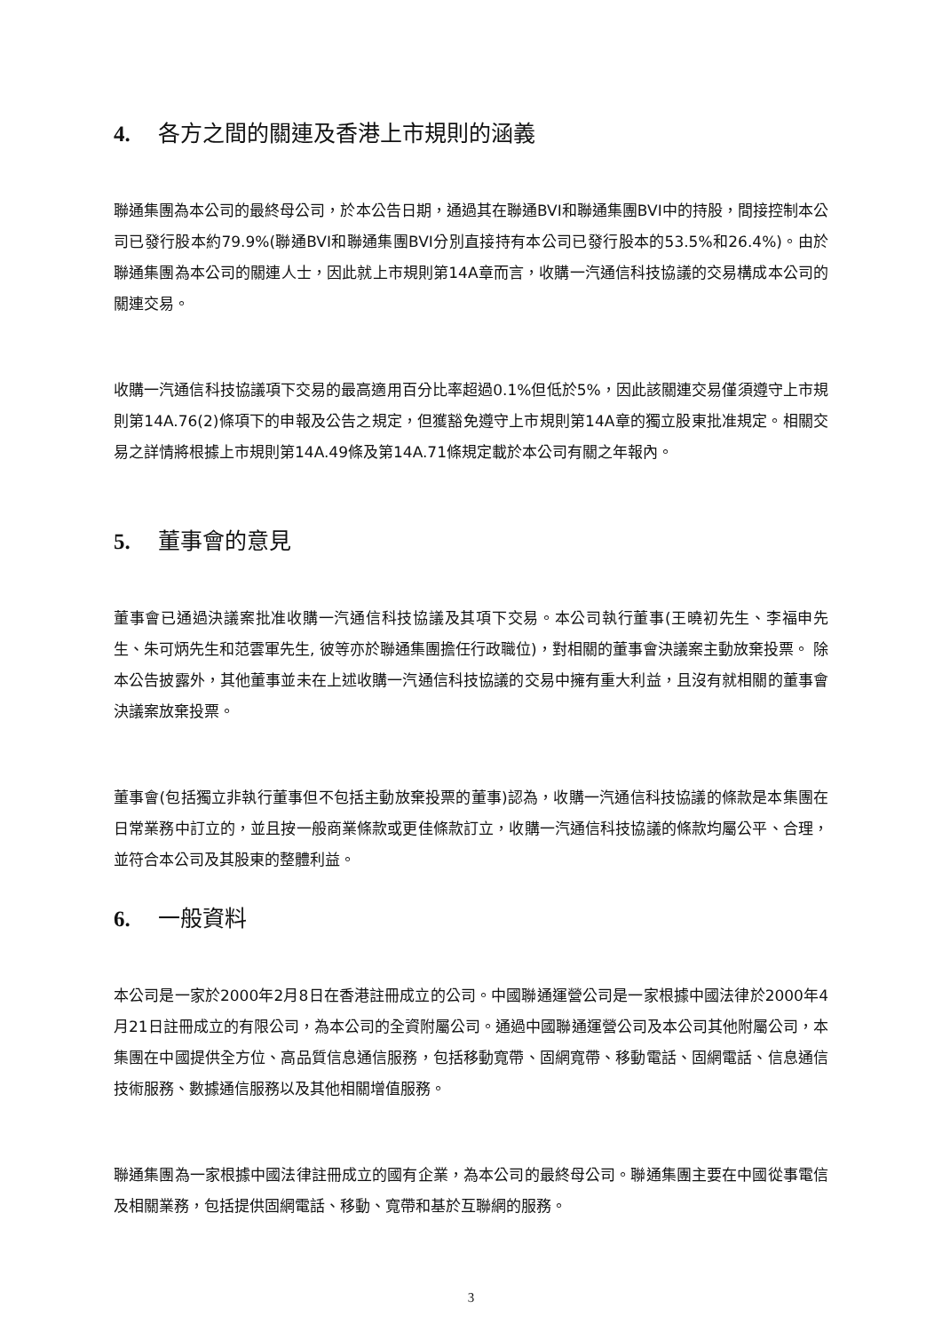4. 各方之間的關連及香港上市規則的涵義
聯通集團為本公司的最終母公司，於本公告日期，通過其在聯通BVI和聯通集團BVI中的持股，間接控制本公司已發行股本約79.9%(聯通BVI和聯通集團BVI分別直接持有本公司已發行股本的53.5%和26.4%)。由於聯通集團為本公司的關連人士，因此就上市規則第14A章而言，收購一汽通信科技協議的交易構成本公司的關連交易。
收購一汽通信科技協議項下交易的最高適用百分比率超過0.1%但低於5%，因此該關連交易僅須遵守上市規則第14A.76(2)條項下的申報及公告之規定，但獲豁免遵守上市規則第14A章的獨立股東批准規定。相關交易之詳情將根據上市規則第14A.49條及第14A.71條規定載於本公司有關之年報內。
5. 董事會的意見
董事會已通過決議案批准收購一汽通信科技協議及其項下交易。本公司執行董事(王曉初先生、李福申先生、朱可炳先生和范雲軍先生, 彼等亦於聯通集團擔任行政職位)，對相關的董事會決議案主動放棄投票。 除本公告披露外，其他董事並未在上述收購一汽通信科技協議的交易中擁有重大利益，且沒有就相關的董事會決議案放棄投票。
董事會(包括獨立非執行董事但不包括主動放棄投票的董事)認為，收購一汽通信科技協議的條款是本集團在日常業務中訂立的，並且按一般商業條款或更佳條款訂立，收購一汽通信科技協議的條款均屬公平、合理，並符合本公司及其股東的整體利益。
6. 一般資料
本公司是一家於2000年2月8日在香港註冊成立的公司。中國聯通運營公司是一家根據中國法律於2000年4月21日註冊成立的有限公司，為本公司的全資附屬公司。通過中國聯通運營公司及本公司其他附屬公司，本集團在中國提供全方位、高品質信息通信服務，包括移動寬帶、固網寬帶、移動電話、固網電話、信息通信技術服務、數據通信服務以及其他相關增值服務。
聯通集團為一家根據中國法律註冊成立的國有企業，為本公司的最終母公司。聯通集團主要在中國從事電信及相關業務，包括提供固網電話、移動、寬帶和基於互聯網的服務。
3